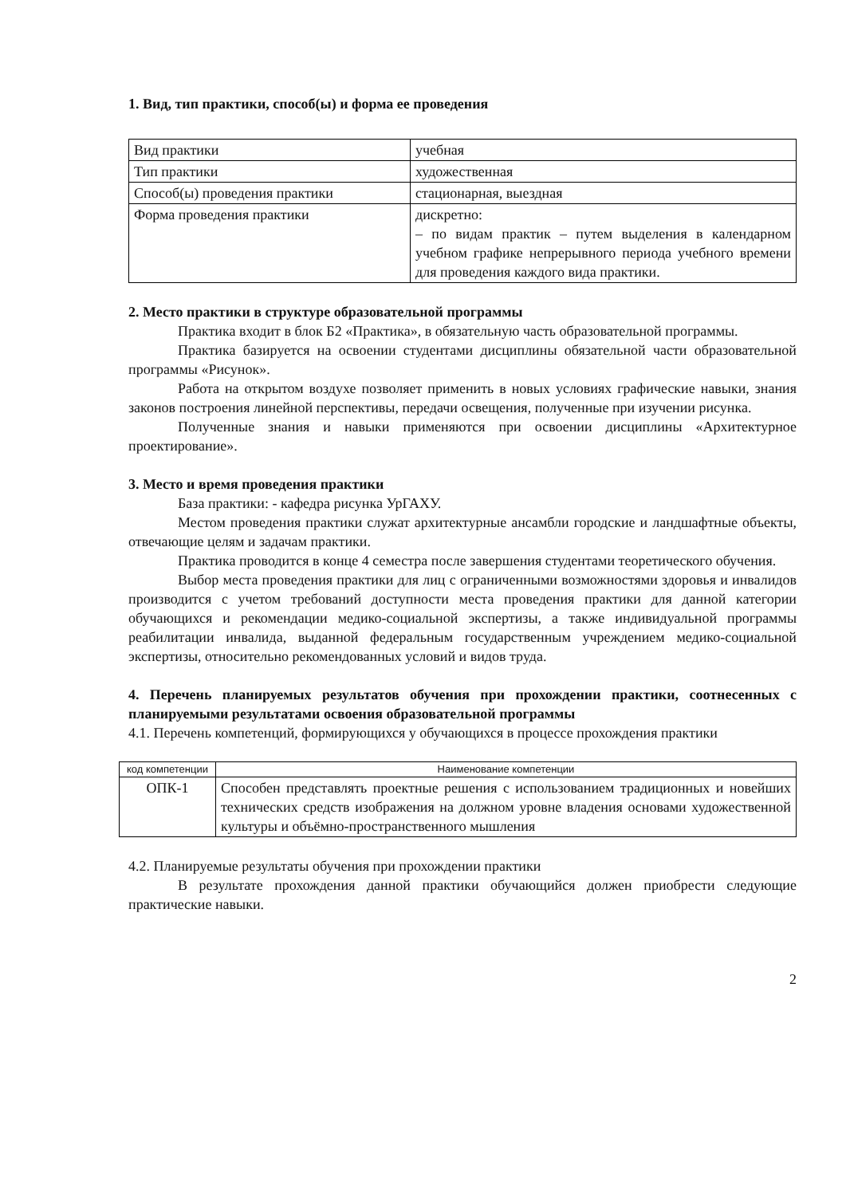1. Вид, тип практики, способ(ы) и форма ее проведения
| Вид практики | учебная |
| Тип практики | художественная |
| Способ(ы) проведения практики | стационарная, выездная |
| Форма проведения практики | дискретно: – по видам практик – путем выделения в календарном учебном графике непрерывного периода учебного времени для проведения каждого вида практики. |
2. Место практики в структуре образовательной программы
Практика входит в блок Б2 «Практика», в обязательную часть образовательной программы.
Практика базируется на освоении студентами дисциплины обязательной части образовательной программы «Рисунок».
Работа на открытом воздухе позволяет применить в новых условиях графические навыки, знания законов построения линейной перспективы, передачи освещения, полученные при изучении рисунка.
Полученные знания и навыки применяются при освоении дисциплины «Архитектурное проектирование».
3. Место и время проведения практики
База практики: - кафедра рисунка УрГАХУ.
Местом проведения практики служат архитектурные ансамбли городские и ландшафтные объекты, отвечающие целям и задачам практики.
Практика проводится в конце 4 семестра после завершения студентами теоретического обучения.
Выбор места проведения практики для лиц с ограниченными возможностями здоровья и инвалидов производится с учетом требований доступности места проведения практики для данной категории обучающихся и рекомендации медико-социальной экспертизы, а также индивидуальной программы реабилитации инвалида, выданной федеральным государственным учреждением медико-социальной экспертизы, относительно рекомендованных условий и видов труда.
4. Перечень планируемых результатов обучения при прохождении практики, соотнесенных с планируемыми результатами освоения образовательной программы
4.1. Перечень компетенций, формирующихся у обучающихся в процессе прохождения практики
| код компетенции | Наименование компетенции |
| --- | --- |
| ОПК-1 | Способен представлять проектные решения с использованием традиционных и новейших технических средств изображения на должном уровне владения основами художественной культуры и объёмно-пространственного мышления |
4.2. Планируемые результаты обучения при прохождении практики
В результате прохождения данной практики обучающийся должен приобрести следующие практические навыки.
2